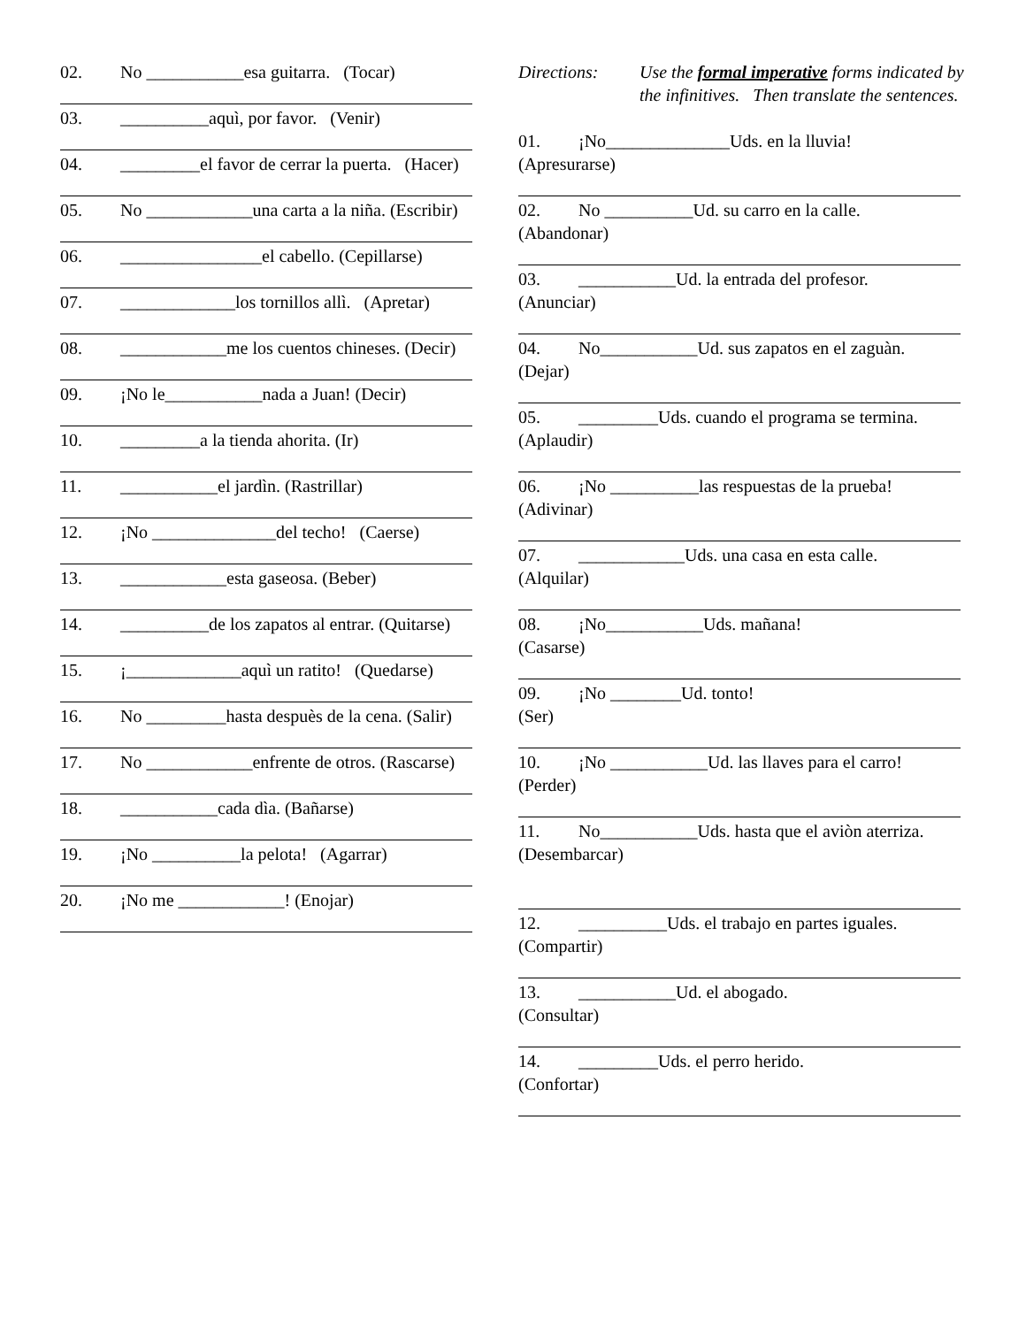02. No ___________esa guitarra. (Tocar)
03. __________aquì, por favor. (Venir)
04. _________el favor de cerrar la puerta. (Hacer)
05. No ____________una carta a la niña. (Escribir)
06. ________________el cabello. (Cepillarse)
07. _____________los tornillos allì. (Apretar)
08. ____________me los cuentos chineses. (Decir)
09. ¡No le___________nada a Juan! (Decir)
10. _________a la tienda ahorita. (Ir)
11. ___________el jardìn. (Rastrillar)
12. ¡No ______________del techo! (Caerse)
13. ____________esta gaseosa. (Beber)
14. __________de los zapatos al entrar. (Quitarse)
15. ¡_____________aquì un ratito! (Quedarse)
16. No _________hasta despuès de la cena. (Salir)
17. No ____________enfrente de otros. (Rascarse)
18. ___________cada dìa. (Bañarse)
19. ¡No __________la pelota! (Agarrar)
20. ¡No me ____________! (Enojar)
Directions: Use the formal imperative forms indicated by the infinitives. Then translate the sentences.
01. ¡No______________Uds. en la lluvia!
(Apresurarse)
02. No __________Ud. su carro en la calle.
(Abandonar)
03. ___________Ud. la entrada del profesor.
(Anunciar)
04. No___________Ud. sus zapatos en el zaguàn.
(Dejar)
05. _________Uds. cuando el programa se termina.
(Aplaudir)
06. ¡No __________las respuestas de la prueba!
(Adivinar)
07. ____________Uds. una casa en esta calle.
(Alquilar)
08. ¡No___________Uds. mañana!
(Casarse)
09. ¡No ________Ud. tonto!
(Ser)
10. ¡No ___________Ud. las llaves para el carro!
(Perder)
11. No___________Uds. hasta que el aviòn aterriza.
(Desembarcar)
12. __________Uds. el trabajo en partes iguales.
(Compartir)
13. ___________Ud. el abogado.
(Consultar)
14. _________Uds. el perro herido.
(Confortar)